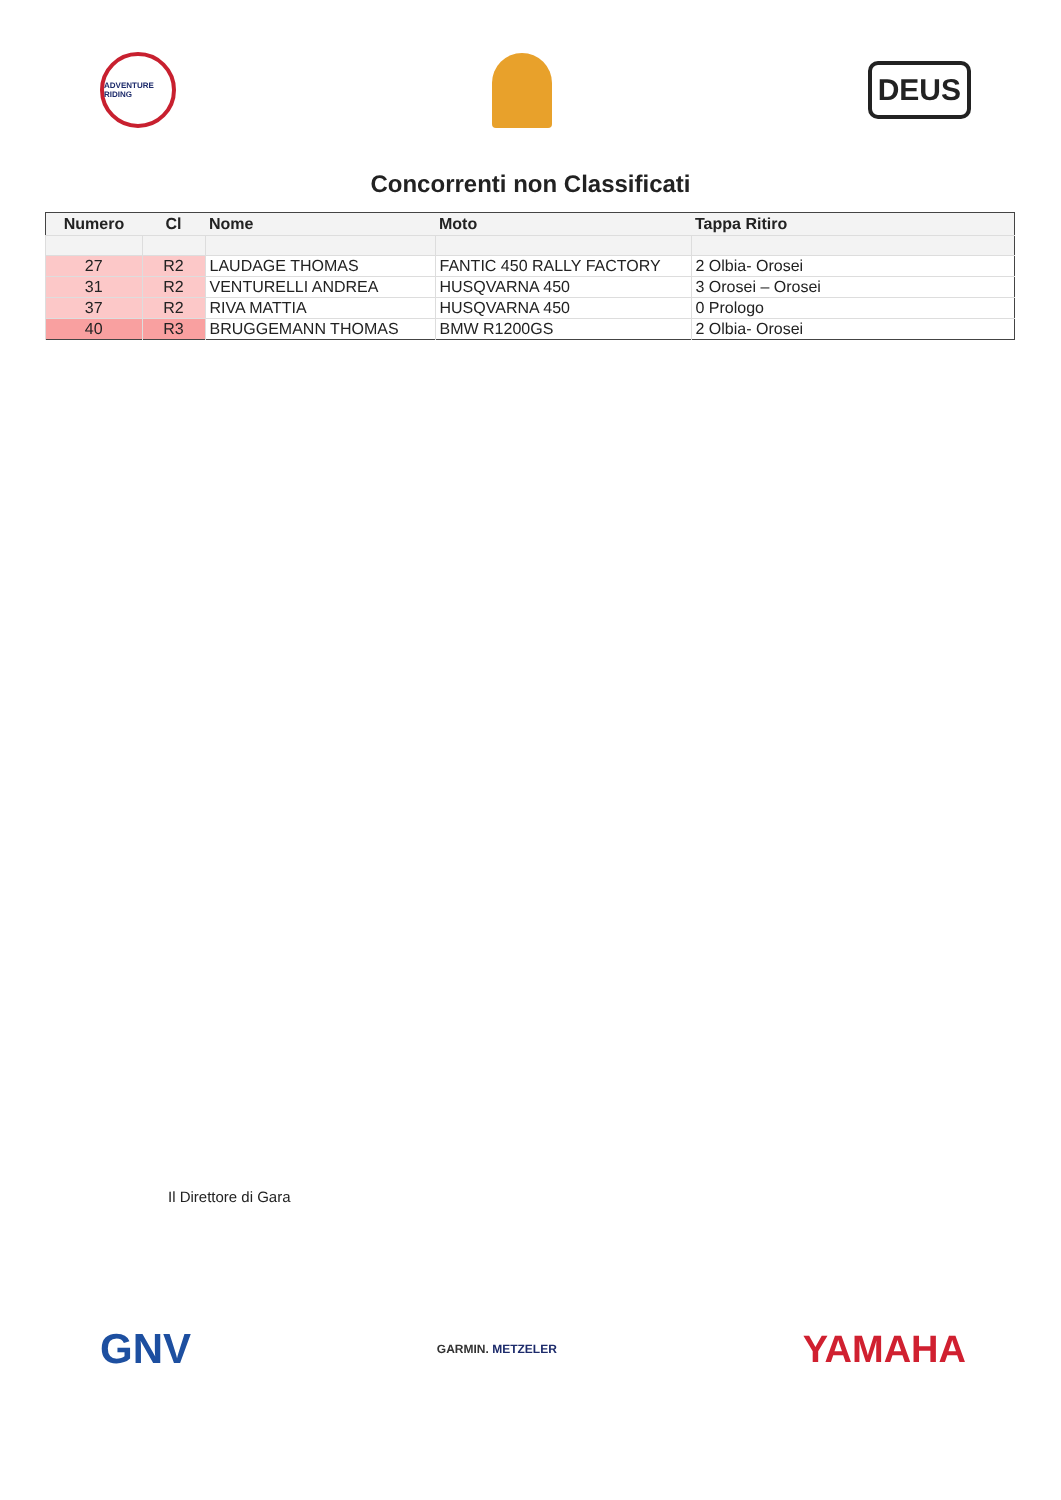ADVENTURE RIDING
DEUS
Concorrenti non Classificati
| Numero | Cl | Nome | Moto | Tappa Ritiro |
| --- | --- | --- | --- | --- |
| 27 | R2 | LAUDAGE THOMAS | FANTIC 450 RALLY FACTORY | 2 Olbia- Orosei |
| 31 | R2 | VENTURELLI ANDREA | HUSQVARNA 450 | 3 Orosei – Orosei |
| 37 | R2 | RIVA MATTIA | HUSQVARNA 450 | 0 Prologo |
| 40 | R3 | BRUGGEMANN THOMAS | BMW R1200GS | 2 Olbia- Orosei |
Il Direttore di Gara
GNV GARMIN. METZELER YAMAHA